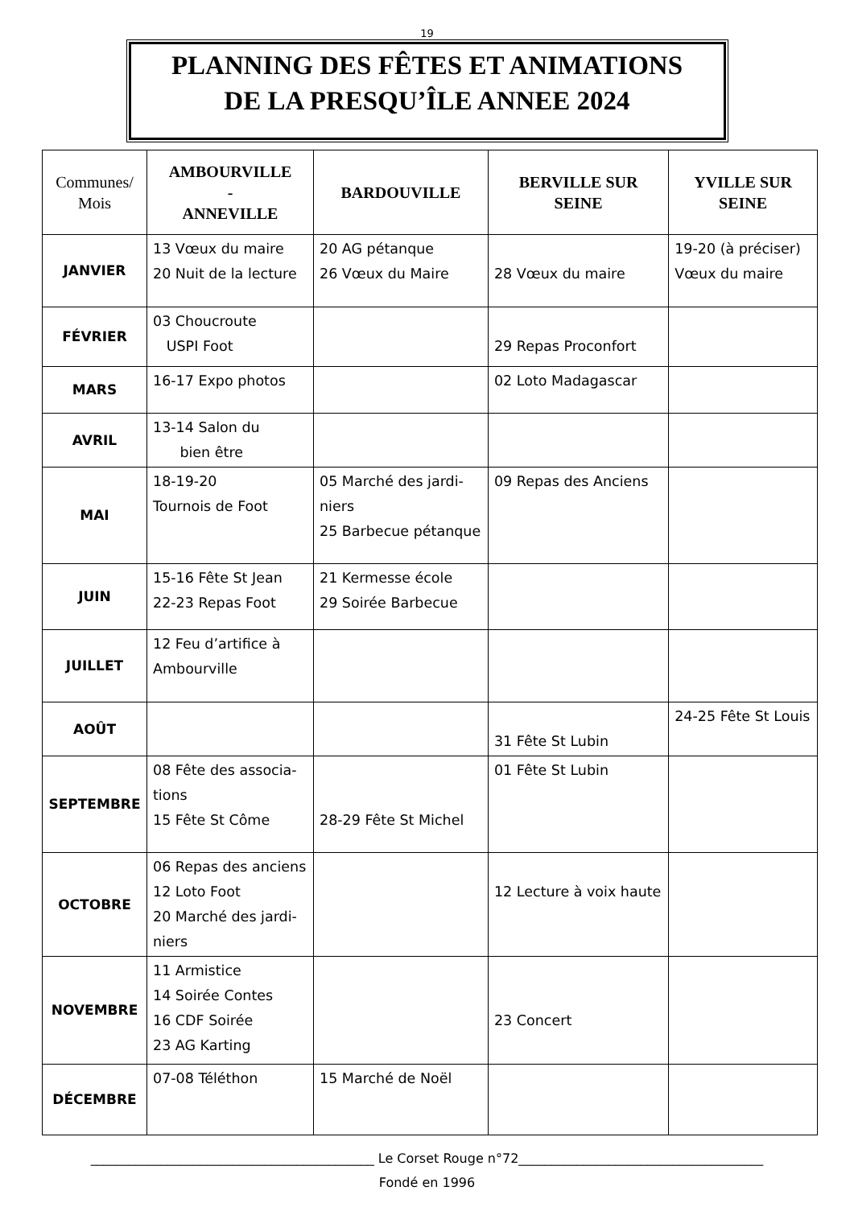19
PLANNING DES FÊTES ET ANIMATIONS
DE LA PRESQU’ÎLE ANNEE 2024
| Communes/ Mois | AMBOURVILLE - ANNEVILLE | BARDOUVILLE | BERVILLE SUR SEINE | YVILLE SUR SEINE |
| --- | --- | --- | --- | --- |
| JANVIER | 13 Vœux du maire 20 Nuit de la lecture | 20 AG pétanque 26 Vœux du Maire | 28 Vœux du maire | 19-20 (à préciser) Vœux du maire |
| FÉVRIER | 03 Choucroute USPI Foot | | 29 Repas Proconfort | |
| MARS | 16-17 Expo photos | | 02 Loto Madagascar | |
| AVRIL | 13-14 Salon du bien être | | | |
| MAI | 18-19-20 Tournois de Foot | 05 Marché des jardi- niers 25 Barbecue pétanque | 09 Repas des Anciens | |
| JUIN | 15-16 Fête St Jean 22-23 Repas Foot | 21 Kermesse école 29 Soirée Barbecue | | |
| JUILLET | 12 Feu d’artifice à Ambourville | | | |
| AOÛT | | | 31 Fête St Lubin | 24-25 Fête St Louis |
| SEPTEMBRE | 08 Fête des associa- tions 15 Fête St Côme | 28-29 Fête St Michel | 01 Fête St Lubin | |
| OCTOBRE | 06 Repas des anciens 12 Loto Foot 20 Marché des jardi- niers | | 12 Lecture à voix haute | |
| NOVEMBRE | 11 Armistice 14 Soirée Contes 16 CDF Soirée 23 AG Karting | | 23 Concert | |
| DÉCEMBRE | 07-08 Téléthon | 15 Marché de Noël | | |
____________________________________________ Le Corset Rouge n°72______________________________________
Fondé en 1996